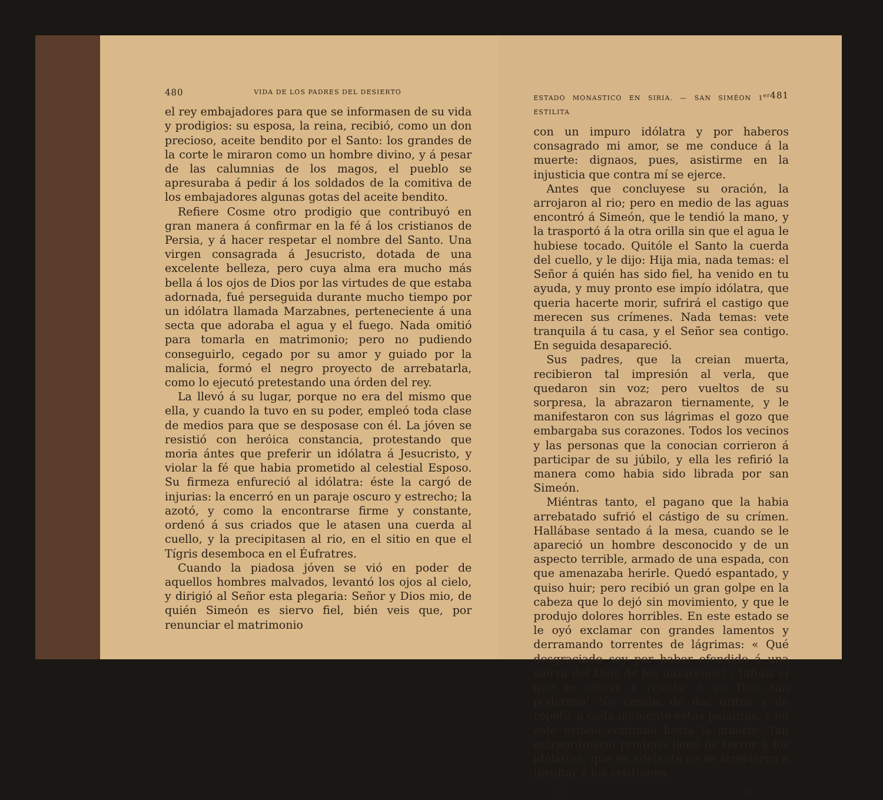480 VIDA DE LOS PADRES DEL DESIERTO
el rey embajadores para que se informasen de su vida y prodigios: su esposa, la reina, recibió, como un don precioso, aceite bendito por el Santo: los grandes de la corte le miraron como un hombre divino, y á pesar de las calumnias de los magos, el pueblo se apresuraba á pedir á los soldados de la comitiva de los embajadores algunas gotas del aceite bendito.
Refiere Cosme otro prodigio que contribuyó en gran manera á confirmar en la fé á los cristianos de Persia, y á hacer respetar el nombre del Santo. Una virgen consagrada á Jesucristo, dotada de una excelente belleza, pero cuya alma era mucho más bella á los ojos de Dios por las virtudes de que estaba adornada, fué perseguida durante mucho tiempo por un idólatra llamada Marzabnes, perteneciente á una secta que adoraba el agua y el fuego. Nada omitió para tomarla en matrimonio; pero no pudiendo conseguirlo, cegado por su amor y guiado por la malicia, formó el negro proyecto de arrebatarla, como lo ejecutó pretestando una órden del rey.
La llevó á su lugar, porque no era del mismo que ella, y cuando la tuvo en su poder, empleó toda clase de medios para que se desposase con él. La jóven se resistió con heróica constancia, protestando que moria ántes que preferir un idólatra á Jesucristo, y violar la fé que habia prometido al celestial Esposo. Su firmeza enfureció al idólatra: éste la cargó de injurias: la encerró en un paraje oscuro y estrecho; la azotó, y como la encontrarse firme y constante, ordenó á sus criados que le atasen una cuerda al cuello, y la precipitasen al rio, en el sitio en que el Tígris desemboca en el Éufratres.
Cuando la piadosa jóven se vió en poder de aquellos hombres malvados, levantó los ojos al cielo, y dirigió al Señor esta plegaria: Señor y Dios mio, de quién Simeón es siervo fiel, bién veis que, por renunciar el matrimonio
ESTADO MONASTICO EN SIRIA. — SAN SIMÉON 1<sup>er</sup> ESTILITA 481
con un impuro idólatra y por haberos consagrado mi amor, se me conduce á la muerte: dignaos, pues, asistirme en la injusticia que contra mí se ejerce.
Antes que concluyese su oración, la arrojaron al rio; pero en medio de las aguas encontró á Simeón, que le tendió la mano, y la trasportó á la otra orilla sin que el agua le hubiese tocado. Quitóle el Santo la cuerda del cuello, y le dijo: Hija mia, nada temas: el Señor á quién has sido fiel, ha venido en tu ayuda, y muy pronto ese impío idólatra, que queria hacerte morir, sufrirá el castigo que merecen sus crímenes. Nada temas: vete tranquila á tu casa, y el Señor sea contigo. En seguida desapareció.
Sus padres, que la creian muerta, recibieron tal impresión al verla, que quedaron sin voz; pero vueltos de su sorpresa, la abrazaron tiernamente, y le manifestaron con sus lágrimas el gozo que embargaba sus corazones. Todos los vecinos y las personas que la conocian corrieron á participar de su júbilo, y ella les refirió la manera como habia sido librada por san Simeón.
Miéntras tanto, el pagano que la habia arrebatado sufrió el cástigo de su crímen. Hallábase sentado á la mesa, cuando se le apareció un hombre desconocido y de un aspecto terrible, armado de una espada, con que amenazaba herirle. Quedó espantado, y quiso huir; pero recibió un gran golpe en la cabeza que lo dejó sin movimiento, y que le produjo dolores horribles. En este estado se le oyó exclamar con grandes lamentos y derramando torrentes de lágrimas: « Qué desgraciado soy por haber ofendido á una sierva del Dios de los nazarenos! ¡ Infeliz el que se atreva á resistir á un Dios tan poderoso! No cesaba de dar gritos y de repetir á cada momento estas palabras, y en este estado continuó hasta la muerte. Tan extraordinario prodigio llenó de terror á los idólatras, que en adelante no se atrevieron á insultar á los cristianos.
IV 31